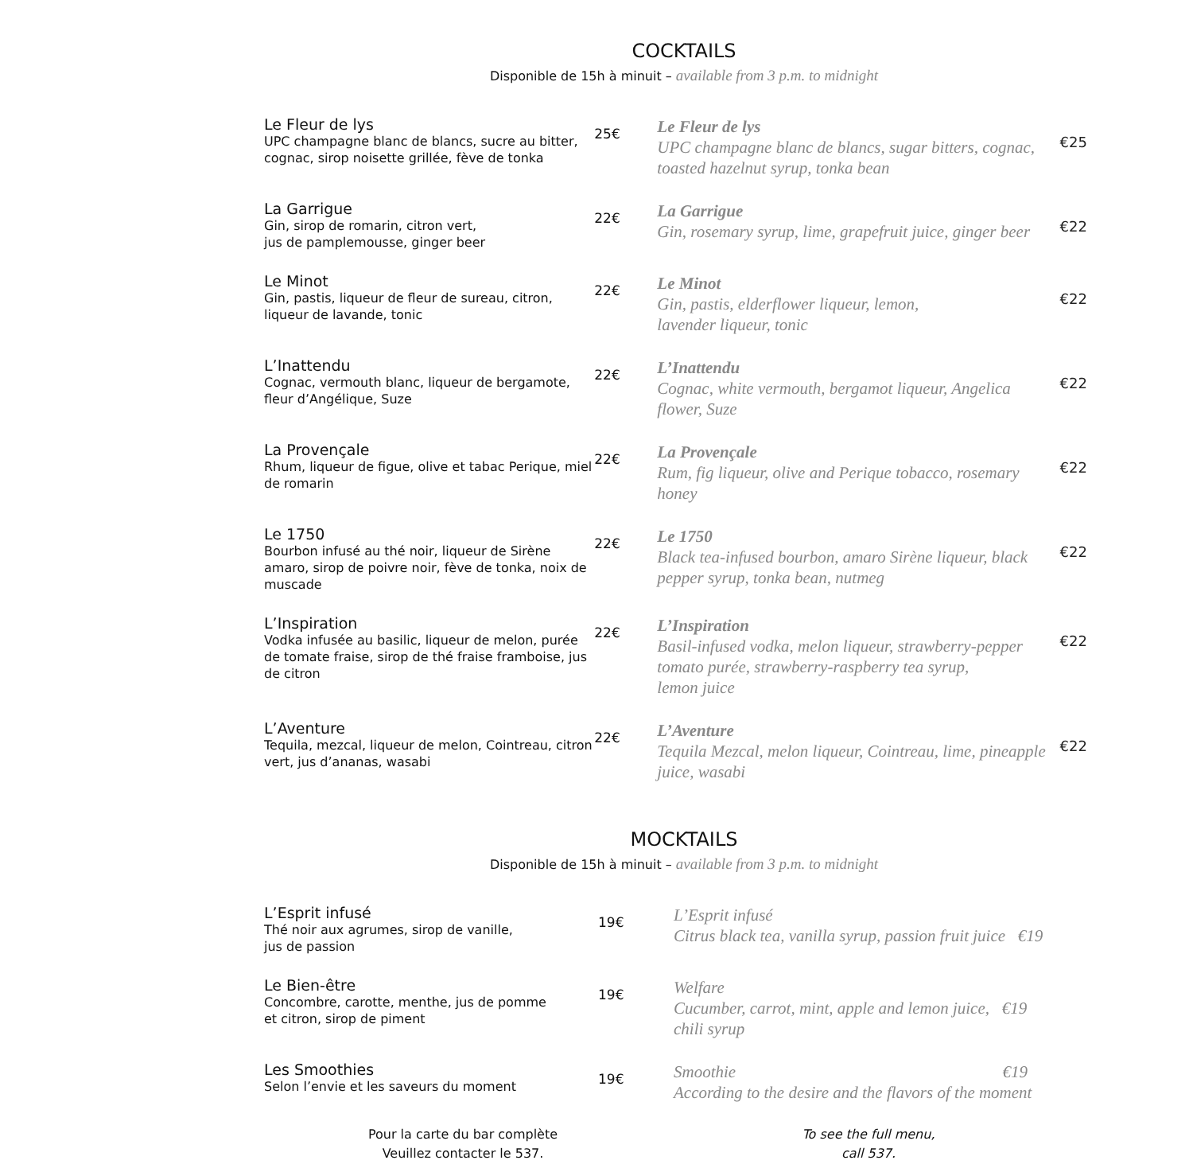COCKTAILS
Disponible de 15h à minuit – available from 3 p.m. to midnight
Le Fleur de lys
UPC champagne blanc de blancs, sucre au bitter, cognac, sirop noisette grillée, fève de tonka
25€
Le Fleur de lys
UPC champagne blanc de blancs, sugar bitters, cognac, toasted hazelnut syrup, tonka bean
€25
La Garrigue
Gin, sirop de romarin, citron vert,
jus de pamplemousse, ginger beer
22€
La Garrigue
Gin, rosemary syrup, lime, grapefruit juice, ginger beer
€22
Le Minot
Gin, pastis, liqueur de fleur de sureau, citron, liqueur de lavande, tonic
22€
Le Minot
Gin, pastis, elderflower liqueur, lemon,
lavender liqueur, tonic
€22
L’Inattendu
Cognac, vermouth blanc, liqueur de bergamote, fleur d’Angélique, Suze
22€
L’Inattendu
Cognac, white vermouth, bergamot liqueur, Angelica flower, Suze
€22
La Provençale
Rhum, liqueur de figue, olive et tabac Perique, miel de romarin
22€
La Provençale
Rum, fig liqueur, olive and Perique tobacco, rosemary honey
€22
Le 1750
Bourbon infusé au thé noir, liqueur de Sirène amaro, sirop de poivre noir, fève de tonka, noix de muscade
22€
Le 1750
Black tea-infused bourbon, amaro Sirène liqueur, black pepper syrup, tonka bean, nutmeg
€22
L’Inspiration
Vodka infusée au basilic, liqueur de melon, purée de tomate fraise, sirop de thé fraise framboise, jus de citron
22€
L’Inspiration
Basil-infused vodka, melon liqueur, strawberry-pepper tomato purée, strawberry-raspberry tea syrup,
lemon juice
€22
L’Aventure
Tequila, mezcal, liqueur de melon, Cointreau, citron vert, jus d’ananas, wasabi
22€
L’Aventure
Tequila Mezcal, melon liqueur, Cointreau, lime, pineapple juice, wasabi
€22
MOCKTAILS
Disponible de 15h à minuit – available from 3 p.m. to midnight
L’Esprit infusé
Thé noir aux agrumes, sirop de vanille,
jus de passion
19€
L’Esprit infusé
Citrus black tea, vanilla syrup, passion fruit juice €19
Le Bien-être
Concombre, carotte, menthe, jus de pomme
et citron, sirop de piment
19€
Welfare
Cucumber, carrot, mint, apple and lemon juice, €19
chili syrup
Les Smoothies
Selon l’envie et les saveurs du moment
19€
Smoothie €19
According to the desire and the flavors of the moment
Pour la carte du bar complète
Veuillez contacter le 537.
To see the full menu,
call 537.